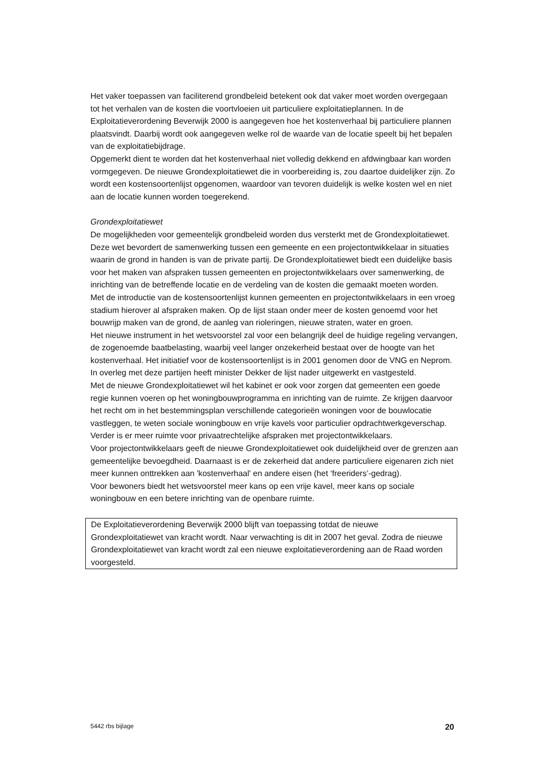Het vaker toepassen van faciliterend grondbeleid betekent ook dat vaker moet worden overgegaan tot het verhalen van de kosten die voortvloeien uit particuliere exploitatieplannen. In de Exploitatieverordening Beverwijk 2000 is aangegeven hoe het kostenverhaal bij particuliere plannen plaatsvindt. Daarbij wordt ook aangegeven welke rol de waarde van de locatie speelt bij het bepalen van de exploitatiebijdrage.
Opgemerkt dient te worden dat het kostenverhaal niet volledig dekkend en afdwingbaar kan worden vormgegeven. De nieuwe Grondexploitatiewet die in voorbereiding is, zou daartoe duidelijker zijn. Zo wordt een kostensoortenlijst opgenomen, waardoor van tevoren duidelijk is welke kosten wel en niet aan de locatie kunnen worden toegerekend.
Grondexploitatiewet
De mogelijkheden voor gemeentelijk grondbeleid worden dus versterkt met de Grondexploitatiewet. Deze wet bevordert de samenwerking tussen een gemeente en een projectontwikkelaar in situaties waarin de grond in handen is van de private partij. De Grondexploitatiewet biedt een duidelijke basis voor het maken van afspraken tussen gemeenten en projectontwikkelaars over samenwerking, de inrichting van de betreffende locatie en de verdeling van de kosten die gemaakt moeten worden.
Met de introductie van de kostensoortenlijst kunnen gemeenten en projectontwikkelaars in een vroeg stadium hierover al afspraken maken. Op de lijst staan onder meer de kosten genoemd voor het bouwrijp maken van de grond, de aanleg van rioleringen, nieuwe straten, water en groen.
Het nieuwe instrument in het wetsvoorstel zal voor een belangrijk deel de huidige regeling vervangen, de zogenoemde baatbelasting, waarbij veel langer onzekerheid bestaat over de hoogte van het kostenverhaal. Het initiatief voor de kostensoortenlijst is in 2001 genomen door de VNG en Neprom. In overleg met deze partijen heeft minister Dekker de lijst nader uitgewerkt en vastgesteld.
Met de nieuwe Grondexploitatiewet wil het kabinet er ook voor zorgen dat gemeenten een goede regie kunnen voeren op het woningbouwprogramma en inrichting van de ruimte. Ze krijgen daarvoor het recht om in het bestemmingsplan verschillende categorieën woningen voor de bouwlocatie vastleggen, te weten sociale woningbouw en vrije kavels voor particulier opdrachtwerkgeverschap. Verder is er meer ruimte voor privaatrechtelijke afspraken met projectontwikkelaars.
Voor projectontwikkelaars geeft de nieuwe Grondexploitatiewet ook duidelijkheid over de grenzen aan gemeentelijke bevoegdheid. Daarnaast is er de zekerheid dat andere particuliere eigenaren zich niet meer kunnen onttrekken aan 'kostenverhaal' en andere eisen (het ‘freeriders’-gedrag).
Voor bewoners biedt het wetsvoorstel meer kans op een vrije kavel, meer kans op sociale woningbouw en een betere inrichting van de openbare ruimte.
De Exploitatieverordening Beverwijk 2000 blijft van toepassing totdat de nieuwe Grondexploitatiewet van kracht wordt. Naar verwachting is dit in 2007 het geval. Zodra de nieuwe Grondexploitatiewet van kracht wordt zal een nieuwe exploitatieverordening aan de Raad worden voorgesteld.
5442 rbs bijlage 20